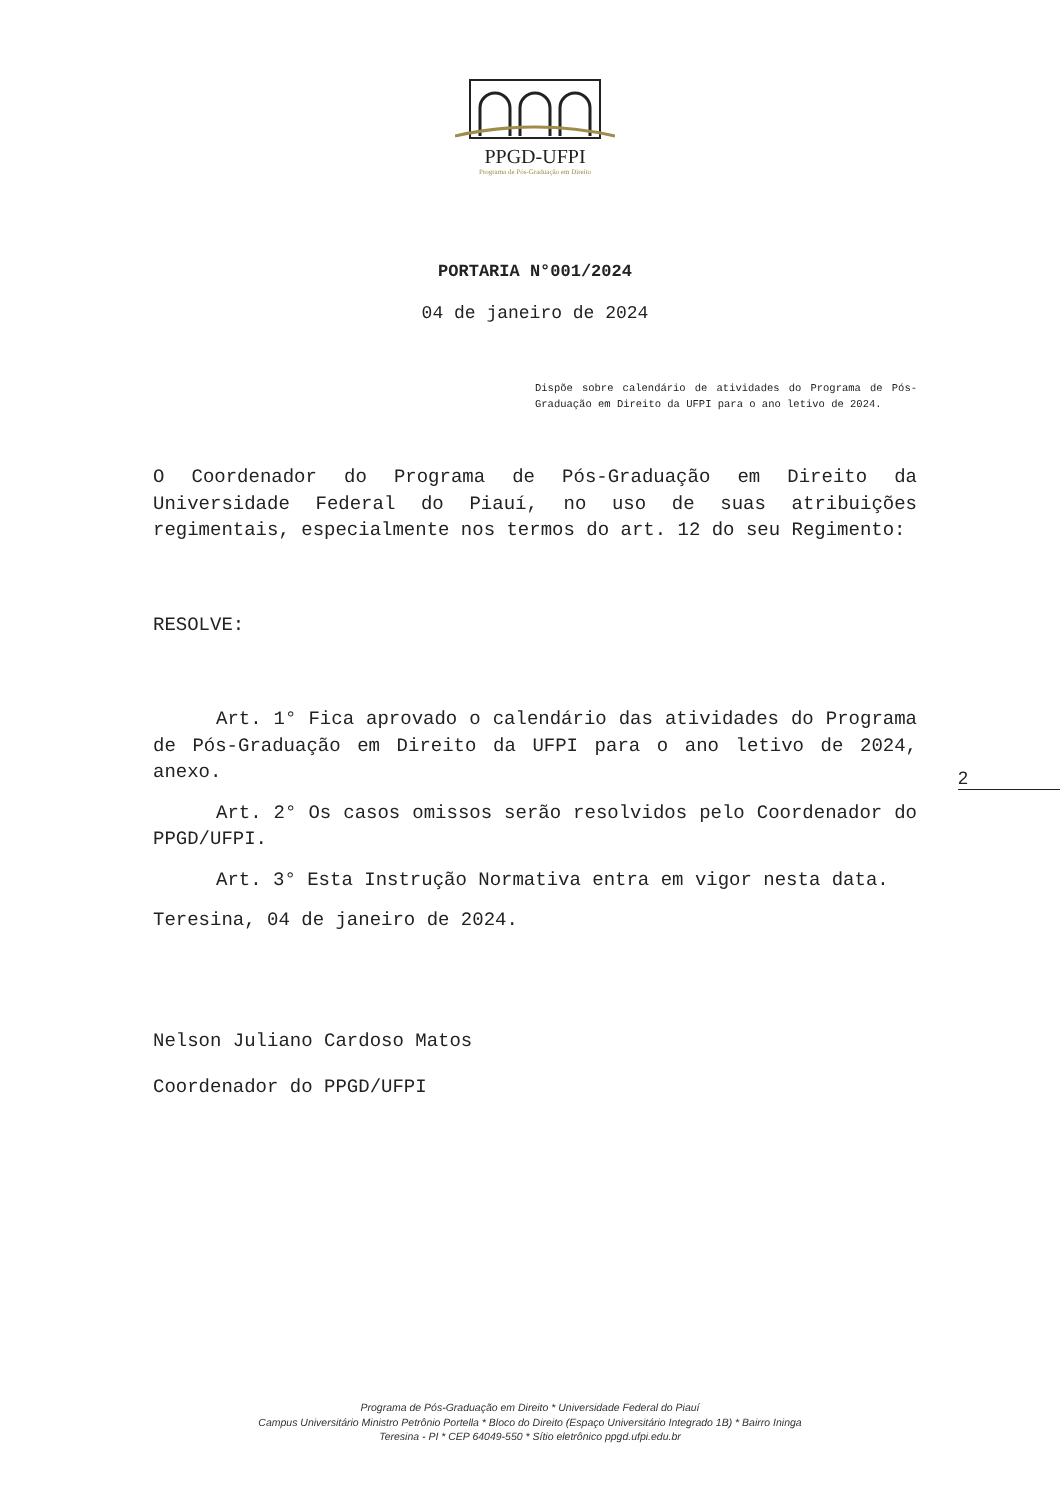PPGD-UFPI
Programa de Pós-Graduação em Direito
PORTARIA N°001/2024
04 de janeiro de 2024
Dispõe sobre calendário de atividades do Programa de Pós-Graduação em Direito da UFPI para o ano letivo de 2024.
O Coordenador do Programa de Pós-Graduação em Direito da Universidade Federal do Piauí, no uso de suas atribuições regimentais, especialmente nos termos do art. 12 do seu Regimento:
RESOLVE:
Art. 1° Fica aprovado o calendário das atividades do Programa de Pós-Graduação em Direito da UFPI para o ano letivo de 2024, anexo.
Art. 2° Os casos omissos serão resolvidos pelo Coordenador do PPGD/UFPI.
Art. 3° Esta Instrução Normativa entra em vigor nesta data.
Teresina, 04 de janeiro de 2024.
Nelson Juliano Cardoso Matos
Coordenador do PPGD/UFPI
2
Programa de Pós-Graduação em Direito * Universidade Federal do Piauí
Campus Universitário Ministro Petrônio Portella * Bloco do Direito (Espaço Universitário Integrado 1B) * Bairro Ininga
Teresina - PI * CEP 64049-550 * Sítio eletrônico ppgd.ufpi.edu.br